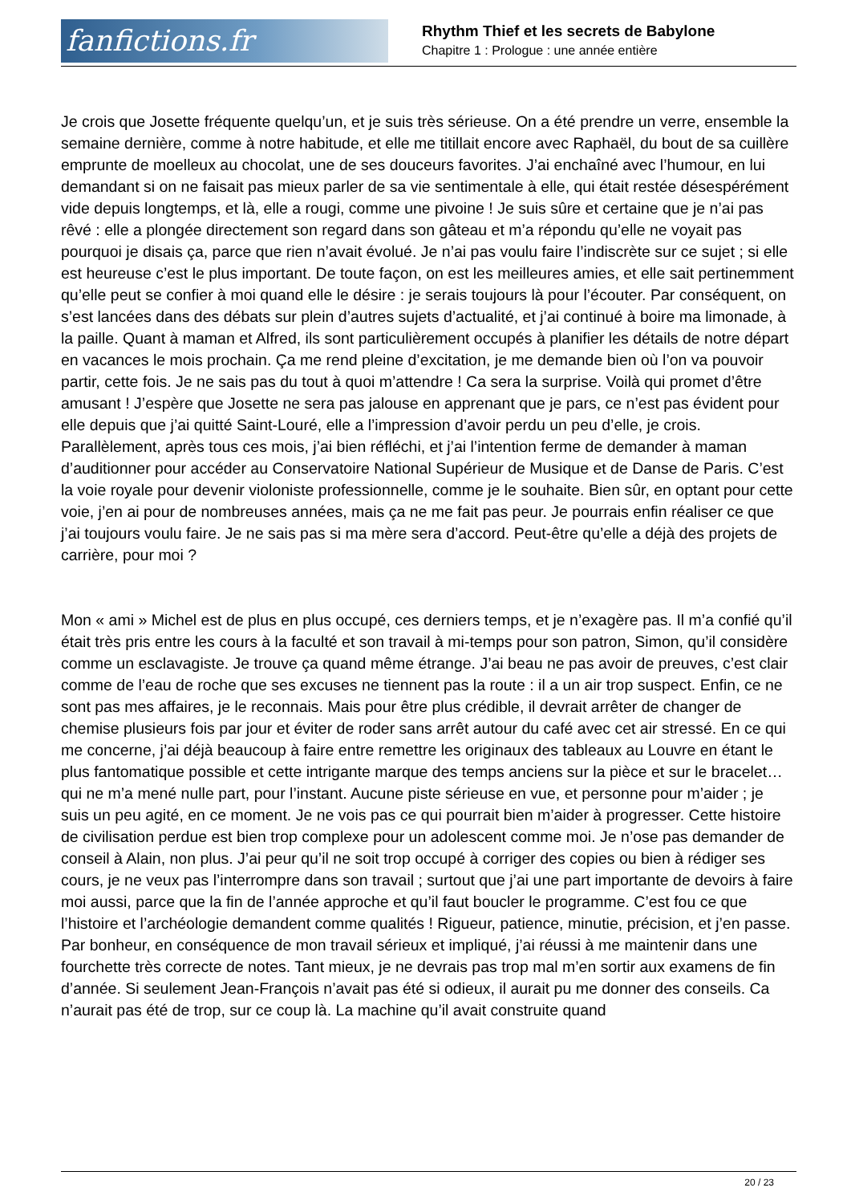fanfictions.fr
Rhythm Thief et les secrets de Babylone
Chapitre 1 : Prologue : une année entière
Je crois que Josette fréquente quelqu’un, et je suis très sérieuse. On a été prendre un verre, ensemble la semaine dernière, comme à notre habitude, et elle me titillait encore avec Raphaël, du bout de sa cuillère emprunte de moelleux au chocolat, une de ses douceurs favorites. J’ai enchaîné avec l’humour, en lui demandant si on ne faisait pas mieux parler de sa vie sentimentale à elle, qui était restée désespérément vide depuis longtemps, et là, elle a rougi, comme une pivoine ! Je suis sûre et certaine que je n’ai pas rêvé : elle a plongée directement son regard dans son gâteau et m’a répondu qu’elle ne voyait pas pourquoi je disais ça, parce que rien n’avait évolué. Je n’ai pas voulu faire l’indiscrète sur ce sujet ; si elle est heureuse c’est le plus important. De toute façon, on est les meilleures amies, et elle sait pertinemment qu’elle peut se confier à moi quand elle le désire : je serais toujours là pour l’écouter. Par conséquent, on s’est lancées dans des débats sur plein d’autres sujets d’actualité, et j’ai continué à boire ma limonade, à la paille. Quant à maman et Alfred, ils sont particulièrement occupés à planifier les détails de notre départ en vacances le mois prochain. Ça me rend pleine d’excitation, je me demande bien où l’on va pouvoir partir, cette fois. Je ne sais pas du tout à quoi m’attendre ! Ca sera la surprise. Voilà qui promet d’être amusant ! J’espère que Josette ne sera pas jalouse en apprenant que je pars, ce n’est pas évident pour elle depuis que j’ai quitté Saint-Louré, elle a l’impression d’avoir perdu un peu d’elle, je crois. Parallèlement, après tous ces mois, j’ai bien réfléchi, et j’ai l’intention ferme de demander à maman d’auditionner pour accéder au Conservatoire National Supérieur de Musique et de Danse de Paris. C’est la voie royale pour devenir violoniste professionnelle, comme je le souhaite. Bien sûr, en optant pour cette voie, j’en ai pour de nombreuses années, mais ça ne me fait pas peur. Je pourrais enfin réaliser ce que j’ai toujours voulu faire. Je ne sais pas si ma mère sera d’accord. Peut-être qu’elle a déjà des projets de carrière, pour moi ?
Mon « ami » Michel est de plus en plus occupé, ces derniers temps, et je n’exagère pas. Il m’a confié qu’il était très pris entre les cours à la faculté et son travail à mi-temps pour son patron, Simon, qu’il considère comme un esclavagiste. Je trouve ça quand même étrange. J’ai beau ne pas avoir de preuves, c’est clair comme de l’eau de roche que ses excuses ne tiennent pas la route : il a un air trop suspect. Enfin, ce ne sont pas mes affaires, je le reconnais. Mais pour être plus crédible, il devrait arrêter de changer de chemise plusieurs fois par jour et éviter de roder sans arrêt autour du café avec cet air stressé. En ce qui me concerne, j’ai déjà beaucoup à faire entre remettre les originaux des tableaux au Louvre en étant le plus fantomatique possible et cette intrigante marque des temps anciens sur la pièce et sur le bracelet… qui ne m’a mené nulle part, pour l’instant. Aucune piste sérieuse en vue, et personne pour m’aider ; je suis un peu agité, en ce moment. Je ne vois pas ce qui pourrait bien m’aider à progresser. Cette histoire de civilisation perdue est bien trop complexe pour un adolescent comme moi. Je n’ose pas demander de conseil à Alain, non plus. J’ai peur qu’il ne soit trop occupé à corriger des copies ou bien à rédiger ses cours, je ne veux pas l’interrompre dans son travail ; surtout que j’ai une part importante de devoirs à faire moi aussi, parce que la fin de l’année approche et qu’il faut boucler le programme. C’est fou ce que l’histoire et l’archéologie demandent comme qualités ! Rigueur, patience, minutie, précision, et j’en passe. Par bonheur, en conséquence de mon travail sérieux et impliqué, j’ai réussi à me maintenir dans une fourchette très correcte de notes. Tant mieux, je ne devrais pas trop mal m’en sortir aux examens de fin d’année. Si seulement Jean-François n’avait pas été si odieux, il aurait pu me donner des conseils. Ca n’aurait pas été de trop, sur ce coup là. La machine qu’il avait construite quand
20 / 23